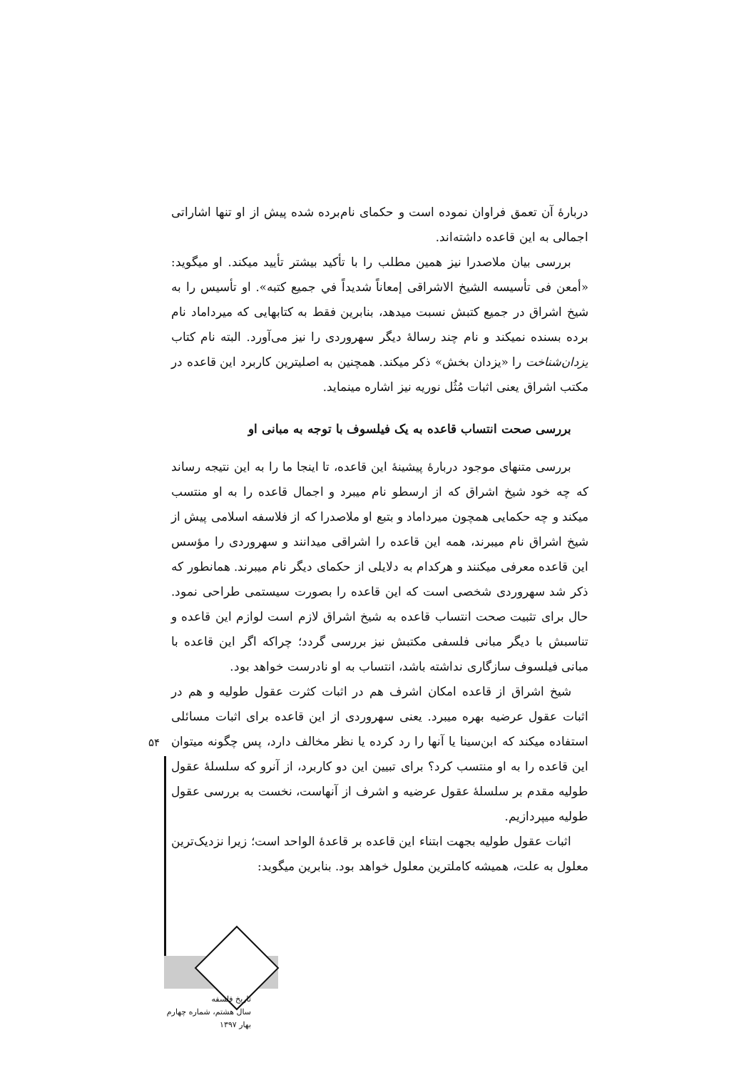دربارهٔ آن تعمق فراوان نموده است و حکمای نام‌برده شده پیش از او تنها اشاراتی اجمالی به این قاعده داشته‌اند.
بررسی بیان ملاصدرا نیز همین مطلب را با تأکید بیشتر تأیید میکند. او میگوید: «أمعن فی تأسیسه الشیخ الاشراقی إمعاناً شدیداً في جمیع کتبه». او تأسیس را به شیخ اشراق در جمیع کتبش نسبت میدهد، بنابرین فقط به کتابهایی که میرداماد نام برده بسنده نمیکند و نام چند رسالهٔ دیگر سهروردی را نیز می‌آورد. البته نام کتاب یزدان‌شناخت را «یزدان بخش» ذکر میکند. همچنین به اصلیترین کاربرد این قاعده در مکتب اشراق یعنی اثبات مُثُل نوریه نیز اشاره مینماید.
بررسی صحت انتساب قاعده به یک فیلسوف با توجه به مبانی او
بررسی متنهای موجود دربارهٔ پیشینهٔ این قاعده، تا اینجا ما را به این نتیجه رساند که چه خود شیخ اشراق که از ارسطو نام میبرد و اجمال قاعده را به او منتسب میکند و چه حکمایی همچون میرداماد و بتبع او ملاصدرا که از فلاسفه اسلامی پیش از شیخ اشراق نام میبرند، همه این قاعده را اشراقی میدانند و سهروردی را مؤسس این قاعده معرفی میکنند و هرکدام به دلایلی از حکمای دیگر نام میبرند. همانطور که ذکر شد سهروردی شخصی است که این قاعده را بصورت سیستمی طراحی نمود. حال برای تثبیت صحت انتساب قاعده به شیخ اشراق لازم است لوازم این قاعده و تناسبش با دیگر مبانی فلسفی مکتبش نیز بررسی گردد؛ چراکه اگر این قاعده با مبانی فیلسوف سازگاری نداشته باشد، انتساب به او نادرست خواهد بود.
شیخ اشراق از قاعده امکان اشرف هم در اثبات کثرت عقول طولیه و هم در اثبات عقول عرضیه بهره میبرد. یعنی سهروردی از این قاعده برای اثبات مسائلی استفاده میکند که ابن‌سینا یا آنها را رد کرده یا نظر مخالف دارد، پس چگونه میتوان این قاعده را به او منتسب کرد؟ برای تبیین این دو کاربرد، از آنرو که سلسلهٔ عقول طولیه مقدم بر سلسلهٔ عقول عرضیه و اشرف از آنهاست، نخست به بررسی عقول طولیه میپردازیم.
اثبات عقول طولیه بجهت ابتناء این قاعده بر قاعدهٔ الواحد است؛ زیرا نزدیک‌ترین معلول به علت، همیشه کاملترین معلول خواهد بود. بنابرین میگوید:
۵۴
تاریخ فلسفه
سال هشتم، شماره چهارم
بهار ۱۳۹۷